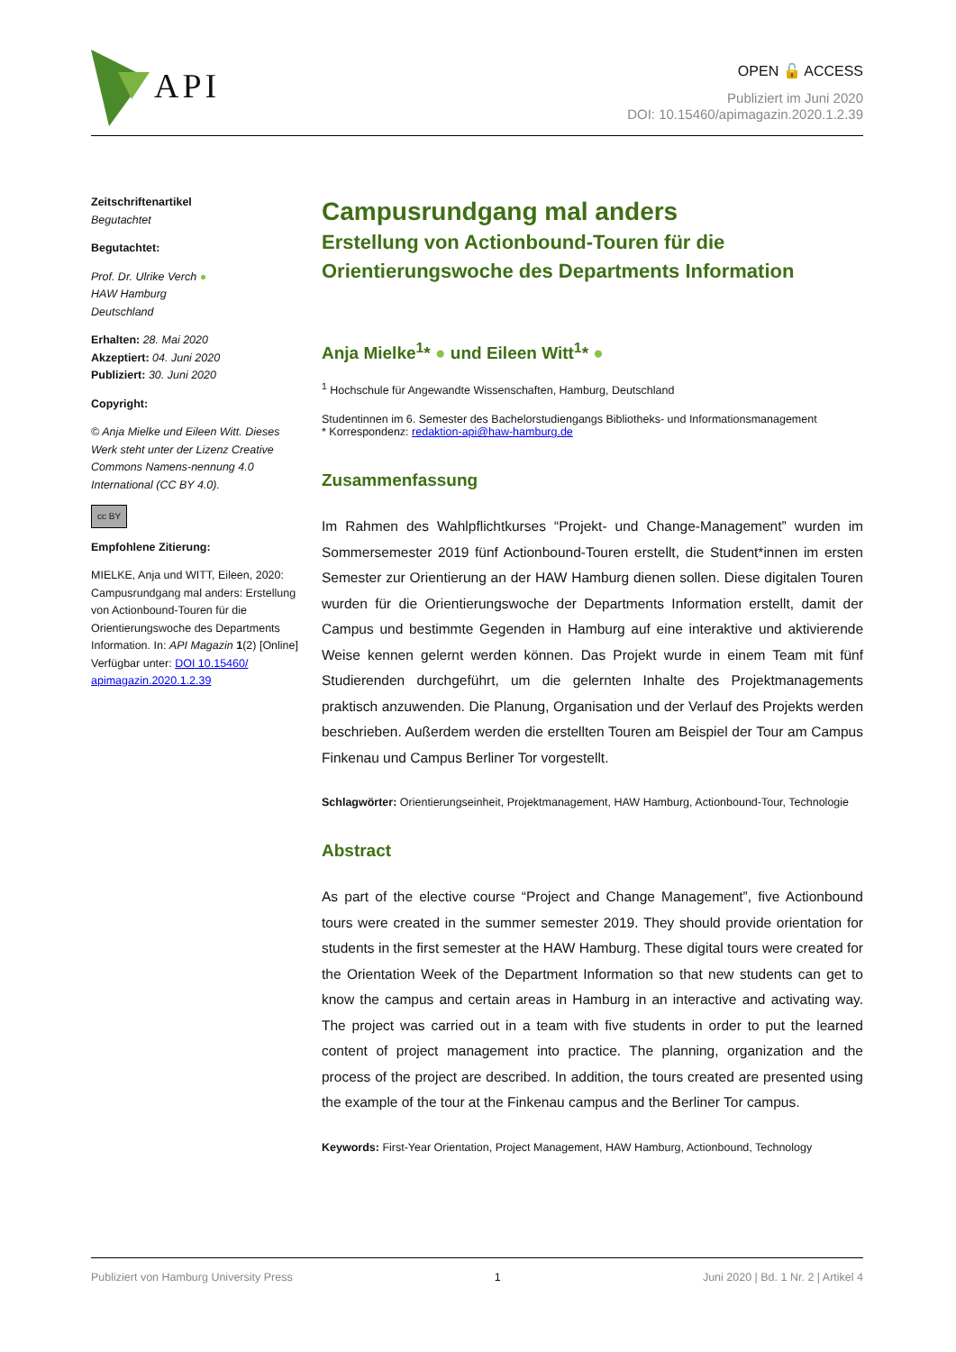API
OPEN 🔓 ACCESS
Publiziert im Juni 2020
DOI: 10.15460/apimagazin.2020.1.2.39
Zeitschriftenartikel
Begutachtet
Begutachtet:
Prof. Dr. Ulrike Verch ●
HAW Hamburg
Deutschland
Erhalten: 28. Mai 2020
Akzeptiert: 04. Juni 2020
Publiziert: 30. Juni 2020
Copyright:
© Anja Mielke und Eileen Witt. Dieses Werk steht unter der Lizenz Creative Commons Namens-nennung 4.0 International (CC BY 4.0).
cc BY
Empfohlene Zitierung:
MIELKE, Anja und WITT, Eileen, 2020: Campusrundgang mal anders: Erstellung von Actionbound-Touren für die Orientierungswoche des Departments Information. In: API Magazin 1(2) [Online] Verfügbar unter: DOI 10.15460/ apimagazin.2020.1.2.39
Campusrundgang mal anders
Erstellung von Actionbound-Touren für die Orientierungswoche des Departments Information
Anja Mielke<sup>1</sup>* ● und Eileen Witt<sup>1</sup>* ●
<sup>1</sup> Hochschule für Angewandte Wissenschaften, Hamburg, Deutschland
Studentinnen im 6. Semester des Bachelorstudiengangs Bibliotheks- und Informationsmanagement
* Korrespondenz: redaktion-api@haw-hamburg.de
Zusammenfassung
Im Rahmen des Wahlpflichtkurses “Projekt- und Change-Management” wurden im Sommersemester 2019 fünf Actionbound-Touren erstellt, die Student*innen im ersten Semester zur Orientierung an der HAW Hamburg dienen sollen. Diese digitalen Touren wurden für die Orientierungswoche der Departments Information erstellt, damit der Campus und bestimmte Gegenden in Hamburg auf eine interaktive und aktivierende Weise kennen gelernt werden können. Das Projekt wurde in einem Team mit fünf Studierenden durchgeführt, um die gelernten Inhalte des Projektmanagements praktisch anzuwenden. Die Planung, Organisation und der Verlauf des Projekts werden beschrieben. Außerdem werden die erstellten Touren am Beispiel der Tour am Campus Finkenau und Campus Berliner Tor vorgestellt.
Schlagwörter: Orientierungseinheit, Projektmanagement, HAW Hamburg, Actionbound-Tour, Technologie
Abstract
As part of the elective course “Project and Change Management”, five Actionbound tours were created in the summer semester 2019. They should provide orientation for students in the first semester at the HAW Hamburg. These digital tours were created for the Orientation Week of the Department Information so that new students can get to know the campus and certain areas in Hamburg in an interactive and activating way. The project was carried out in a team with five students in order to put the learned content of project management into practice. The planning, organization and the process of the project are described. In addition, the tours created are presented using the example of the tour at the Finkenau campus and the Berliner Tor campus.
Keywords: First-Year Orientation, Project Management, HAW Hamburg, Actionbound, Technology
Publiziert von Hamburg University Press 1 Juni 2020 | Bd. 1 Nr. 2 | Artikel 4